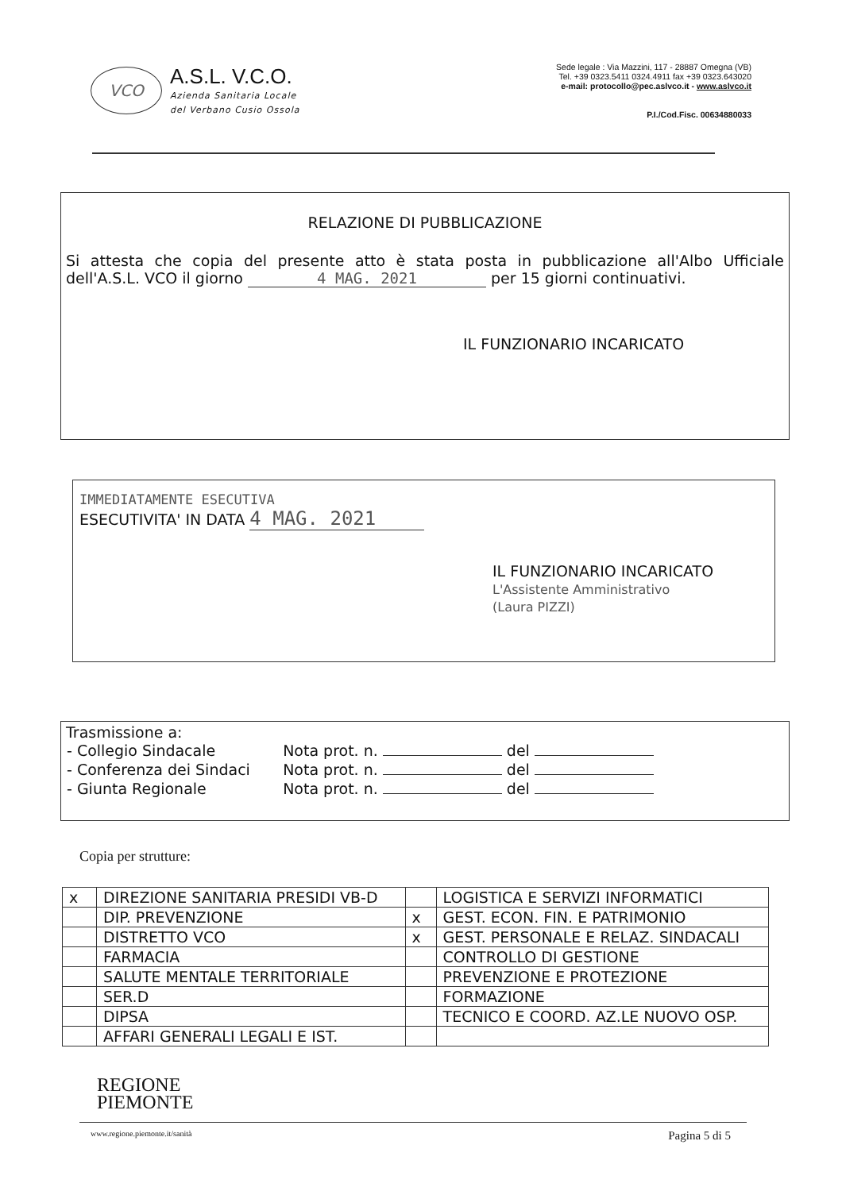VCO
A.S.L. V.C.O.
Azienda Sanitaria Locale
del Verbano Cusio Ossola
Sede legale : Via Mazzini, 117 - 28887 Omegna (VB)
Tel. +39 0323.5411 0324.4911 fax +39 0323.643020
e-mail: protocollo@pec.aslvco.it - www.aslvco.it
P.I./Cod.Fisc. 00634880033
RELAZIONE DI PUBBLICAZIONE
Si attesta che copia del presente atto è stata posta in pubblicazione all'Albo Ufficiale dell'A.S.L. VCO il giorno 4 MAG. 2021 per 15 giorni continuativi.
IL FUNZIONARIO INCARICATO
IMMEDIATAMENTE ESECUTIVA
ESECUTIVITA' IN DATA 4 MAG. 2021
IL FUNZIONARIO INCARICATO
L'Assistente Amministrativo
(Laura PIZZI)
Trasmissione a:
| - Collegio Sindacale | Nota prot. n. del |
| - Conferenza dei Sindaci | Nota prot. n. del |
| - Giunta Regionale | Nota prot. n. del |
Copia per strutture:
| x | DIREZIONE SANITARIA PRESIDI VB-D | | LOGISTICA E SERVIZI INFORMATICI |
| | DIP. PREVENZIONE | x | GEST. ECON. FIN. E PATRIMONIO |
| | DISTRETTO VCO | x | GEST. PERSONALE E RELAZ. SINDACALI |
| | FARMACIA | | CONTROLLO DI GESTIONE |
| | SALUTE MENTALE TERRITORIALE | | PREVENZIONE E PROTEZIONE |
| | SER.D | | FORMAZIONE |
| | DIPSA | | TECNICO E COORD. AZ.LE NUOVO OSP. |
| | AFFARI GENERALI LEGALI E IST. | | |
REGIONE
PIEMONTE
www.regione.piemonte.it/sanità Pagina 5 di 5